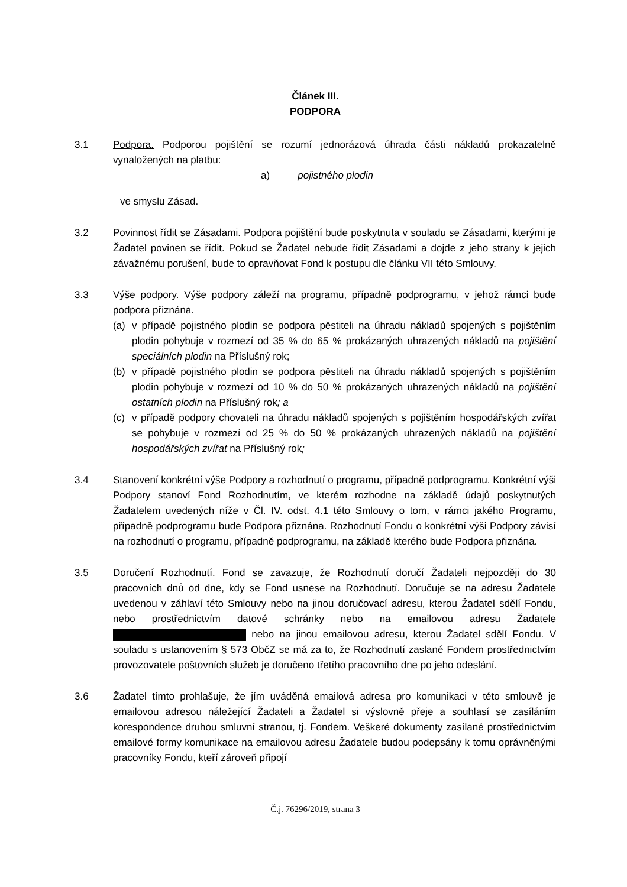Článek III.
PODPORA
3.1 Podpora. Podporou pojištění se rozumí jednorázová úhrada části nákladů prokazatelně vynaložených na platbu:
a) pojistného plodin
ve smyslu Zásad.
3.2 Povinnost řídit se Zásadami. Podpora pojištění bude poskytnuta v souladu se Zásadami, kterými je Žadatel povinen se řídit. Pokud se Žadatel nebude řídit Zásadami a dojde z jeho strany k jejich závažnému porušení, bude to opravňovat Fond k postupu dle článku VII této Smlouvy.
3.3 Výše podpory. Výše podpory záleží na programu, případně podprogramu, v jehož rámci bude podpora přiznána.
(a) v případě pojistného plodin se podpora pěstiteli na úhradu nákladů spojených s pojištěním plodin pohybuje v rozmezí od 35 % do 65 % prokázaných uhrazených nákladů na pojištění speciálních plodin na Příslušný rok;
(b) v případě pojistného plodin se podpora pěstiteli na úhradu nákladů spojených s pojištěním plodin pohybuje v rozmezí od 10 % do 50 % prokázaných uhrazených nákladů na pojištění ostatních plodin na Příslušný rok; a
(c) v případě podpory chovateli na úhradu nákladů spojených s pojištěním hospodářských zvířat se pohybuje v rozmezí od 25 % do 50 % prokázaných uhrazených nákladů na pojištění hospodářských zvířat na Příslušný rok;
3.4 Stanovení konkrétní výše Podpory a rozhodnutí o programu, případně podprogramu. Konkrétní výši Podpory stanoví Fond Rozhodnutím, ve kterém rozhodne na základě údajů poskytnutých Žadatelem uvedených níže v Čl. IV. odst. 4.1 této Smlouvy o tom, v rámci jakého Programu, případně podprogramu bude Podpora přiznána. Rozhodnutí Fondu o konkrétní výši Podpory závisí na rozhodnutí o programu, případně podprogramu, na základě kterého bude Podpora přiznána.
3.5 Doručení Rozhodnutí. Fond se zavazuje, že Rozhodnutí doručí Žadateli nejpozději do 30 pracovních dnů od dne, kdy se Fond usnese na Rozhodnutí. Doručuje se na adresu Žadatele uvedenou v záhlaví této Smlouvy nebo na jinou doručovací adresu, kterou Žadatel sdělí Fondu, nebo prostřednictvím datové schránky nebo na emailovou adresu Žadatele nebo na jinou emailovou adresu, kterou Žadatel sdělí Fondu. V souladu s ustanovením § 573 ObčZ se má za to, že Rozhodnutí zaslané Fondem prostřednictvím provozovatele poštovních služeb je doručeno třetího pracovního dne po jeho odeslání.
3.6 Žadatel tímto prohlašuje, že jím uváděná emailová adresa pro komunikaci v této smlouvě je emailovou adresou náležející Žadateli a Žadatel si výslovně přeje a souhlasí se zasíláním korespondence druhou smluvní stranou, tj. Fondem. Veškeré dokumenty zasílané prostřednictvím emailové formy komunikace na emailovou adresu Žadatele budou podepsány k tomu oprávněnými pracovníky Fondu, kteří zároveň připojí
Č.j. 76296/2019, strana 3